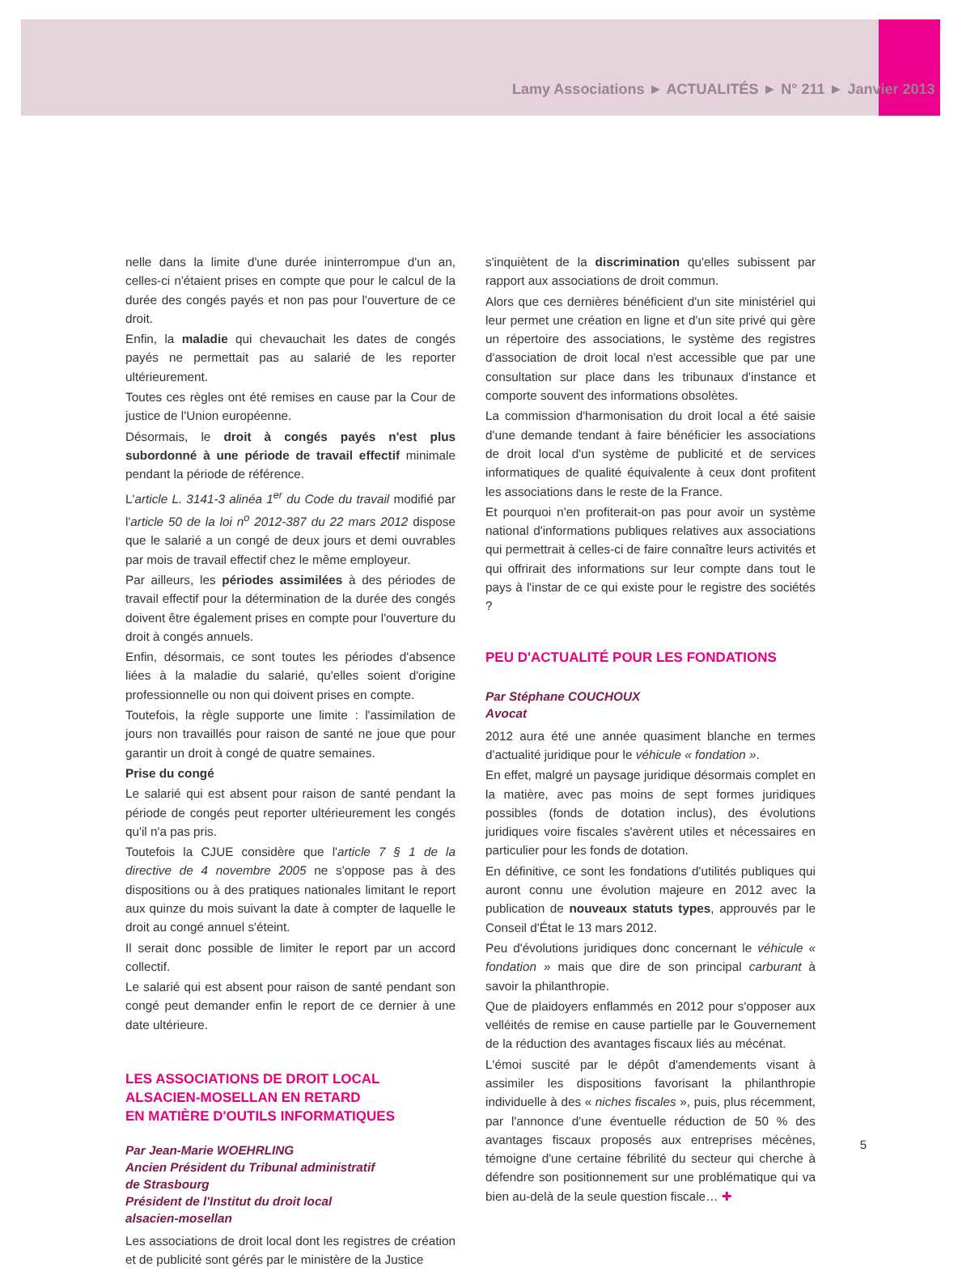Lamy Associations ► ACTUALITÉS ► N° 211 ► Janvier 2013
nelle dans la limite d'une durée ininterrompue d'un an, celles-ci n'étaient prises en compte que pour le calcul de la durée des congés payés et non pas pour l'ouverture de ce droit.
Enfin, la maladie qui chevauchait les dates de congés payés ne permettait pas au salarié de les reporter ultérieurement.
Toutes ces règles ont été remises en cause par la Cour de justice de l'Union européenne.
Désormais, le droit à congés payés n'est plus subordonné à une période de travail effectif minimale pendant la période de référence.
L'article L. 3141-3 alinéa 1<sup>er</sup> du Code du travail modifié par l'article 50 de la loi n<sup>o</sup> 2012-387 du 22 mars 2012 dispose que le salarié a un congé de deux jours et demi ouvrables par mois de travail effectif chez le même employeur.
Par ailleurs, les périodes assimilées à des périodes de travail effectif pour la détermination de la durée des congés doivent être également prises en compte pour l'ouverture du droit à congés annuels.
Enfin, désormais, ce sont toutes les périodes d'absence liées à la maladie du salarié, qu'elles soient d'origine professionnelle ou non qui doivent prises en compte.
Toutefois, la règle supporte une limite : l'assimilation de jours non travaillés pour raison de santé ne joue que pour garantir un droit à congé de quatre semaines.
Prise du congé
Le salarié qui est absent pour raison de santé pendant la période de congés peut reporter ultérieurement les congés qu'il n'a pas pris.
Toutefois la CJUE considère que l'article 7 § 1 de la directive de 4 novembre 2005 ne s'oppose pas à des dispositions ou à des pratiques nationales limitant le report aux quinze du mois suivant la date à compter de laquelle le droit au congé annuel s'éteint.
Il serait donc possible de limiter le report par un accord collectif.
Le salarié qui est absent pour raison de santé pendant son congé peut demander enfin le report de ce dernier à une date ultérieure.
LES ASSOCIATIONS DE DROIT LOCAL
ALSACIEN-MOSELLAN EN RETARD
EN MATIÈRE D'OUTILS INFORMATIQUES
Par Jean-Marie WOEHRLING
Ancien Président du Tribunal administratif
de Strasbourg
Président de l'Institut du droit local
alsacien-mosellan
Les associations de droit local dont les registres de création et de publicité sont gérés par le ministère de la Justice
s'inquiètent de la discrimination qu'elles subissent par rapport aux associations de droit commun.
Alors que ces dernières bénéficient d'un site ministériel qui leur permet une création en ligne et d'un site privé qui gère un répertoire des associations, le système des registres d'association de droit local n'est accessible que par une consultation sur place dans les tribunaux d'instance et comporte souvent des informations obsolètes.
La commission d'harmonisation du droit local a été saisie d'une demande tendant à faire bénéficier les associations de droit local d'un système de publicité et de services informatiques de qualité équivalente à ceux dont profitent les associations dans le reste de la France.
Et pourquoi n'en profiterait-on pas pour avoir un système national d'informations publiques relatives aux associations qui permettrait à celles-ci de faire connaître leurs activités et qui offrirait des informations sur leur compte dans tout le pays à l'instar de ce qui existe pour le registre des sociétés ?
PEU D'ACTUALITÉ POUR LES FONDATIONS
Par Stéphane COUCHOUX
Avocat
2012 aura été une année quasiment blanche en termes d'actualité juridique pour le véhicule « fondation ».
En effet, malgré un paysage juridique désormais complet en la matière, avec pas moins de sept formes juridiques possibles (fonds de dotation inclus), des évolutions juridiques voire fiscales s'avèrent utiles et nécessaires en particulier pour les fonds de dotation.
En définitive, ce sont les fondations d'utilités publiques qui auront connu une évolution majeure en 2012 avec la publication de nouveaux statuts types, approuvés par le Conseil d'État le 13 mars 2012.
Peu d'évolutions juridiques donc concernant le véhicule « fondation » mais que dire de son principal carburant à savoir la philanthropie.
Que de plaidoyers enflammés en 2012 pour s'opposer aux velléités de remise en cause partielle par le Gouvernement de la réduction des avantages fiscaux liés au mécénat.
L'émoi suscité par le dépôt d'amendements visant à assimiler les dispositions favorisant la philanthropie individuelle à des « niches fiscales », puis, plus récemment, par l'annonce d'une éventuelle réduction de 50 % des avantages fiscaux proposés aux entreprises mécènes, témoigne d'une certaine fébrilité du secteur qui cherche à défendre son positionnement sur une problématique qui va bien au-delà de la seule question fiscale… ✚
5